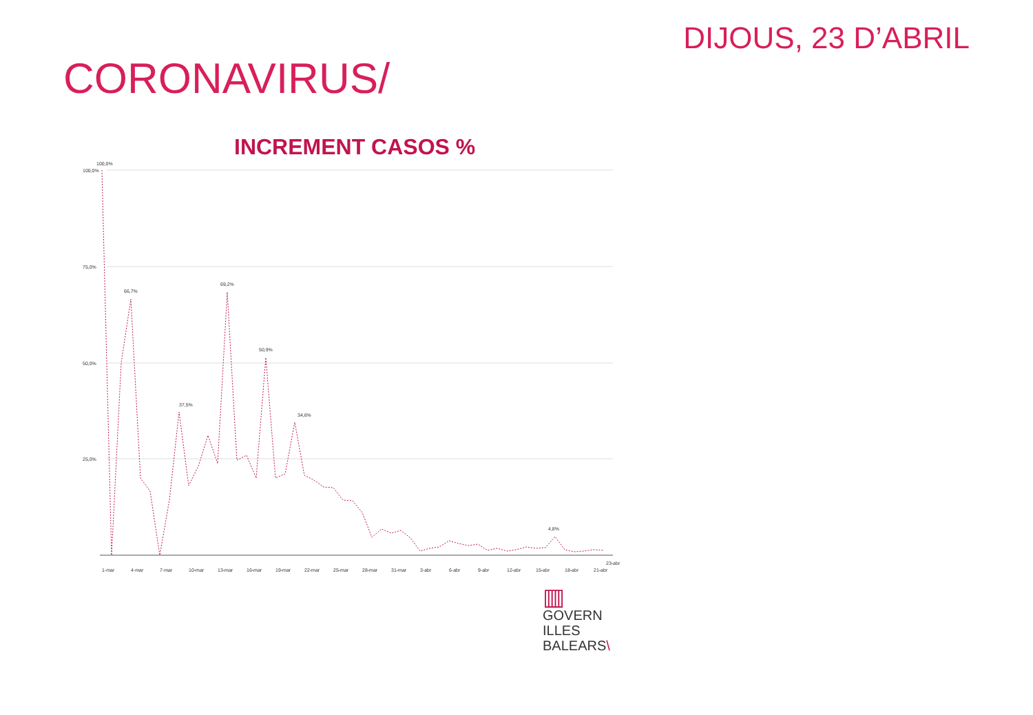DIJOUS, 23 D’ABRIL
CORONAVIRUS/
INCREMENT CASOS %
100,0%
75,0%
50,0%
25,0%
1-mar
4-mar
7-mar
10-mar
13-mar
16-mar
19-mar
22-mar
25-mar
28-mar
31-mar
3-abr
6-abr
9-abr
12-abr
15-abr
18-abr
21-abr
23-abr
100,0%
66,7%
69,2%
50,9%
37,5%
34,6%
4,8%
▥
GOVERN
ILLES
BALEARS\